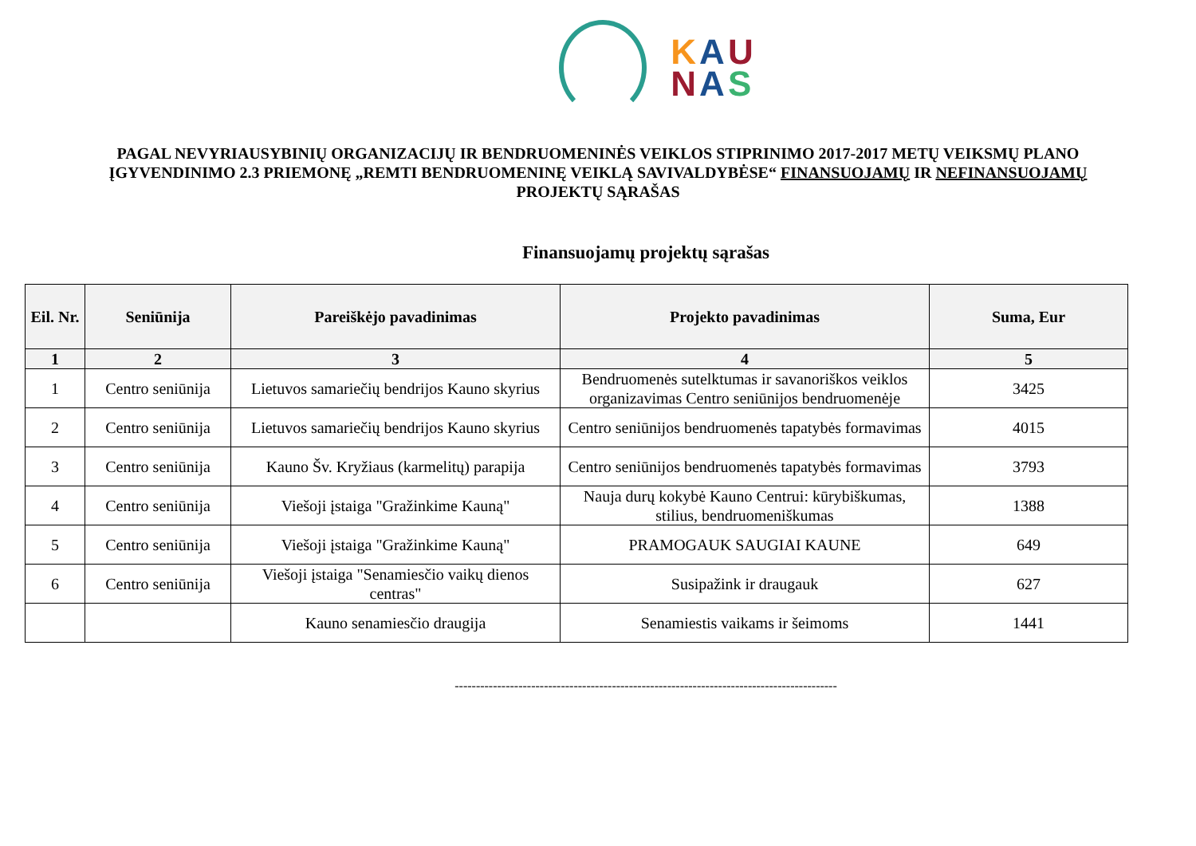KAU
NAS
PAGAL NEVYRIAUSYBINIŲ ORGANIZACIJŲ IR BENDRUOMENINĖS VEIKLOS STIPRINIMO 2017-2017 METŲ VEIKSMŲ PLANO ĮGYVENDINIMO 2.3 PRIEMONĘ „REMTI BENDRUOMENINĘ VEIKLĄ SAVIVALDYBĖSE“ FINANSUOJAMŲ IR NEFINANSUOJAMŲ PROJEKTŲ SĄRAŠAS
Finansuojamų projektų sąrašas
| Eil. Nr. | Seniūnija | Pareiškėjo pavadinimas | Projekto pavadinimas | Suma, Eur |
| --- | --- | --- | --- | --- |
| 1 | 2 | 3 | 4 | 5 |
| 1 | Centro seniūnija | Lietuvos samariečių bendrijos Kauno skyrius | Bendruomenės sutelktumas ir savanoriškos veiklos organizavimas Centro seniūnijos bendruomenėje | 3425 |
| 2 | Centro seniūnija | Lietuvos samariečių bendrijos Kauno skyrius | Centro seniūnijos bendruomenės tapatybės formavimas | 4015 |
| 3 | Centro seniūnija | Kauno Šv. Kryžiaus (karmelitų) parapija | Centro seniūnijos bendruomenės tapatybės formavimas | 3793 |
| 4 | Centro seniūnija | Viešoji įstaiga "Gražinkime Kauną" | Nauja durų kokybė Kauno Centrui: kūrybiškumas, stilius, bendruomeniškumas | 1388 |
| 5 | Centro seniūnija | Viešoji įstaiga "Gražinkime Kauną" | PRAMOGAUK SAUGIAI KAUNE | 649 |
| 6 | Centro seniūnija | Viešoji įstaiga "Senamiesčio vaikų dienos centras" | Susipažink ir draugauk | 627 |
| | | Kauno senamiesčio draugija | Senamiestis vaikams ir šeimoms | 1441 |
------------------------------------------------------------------------------------------